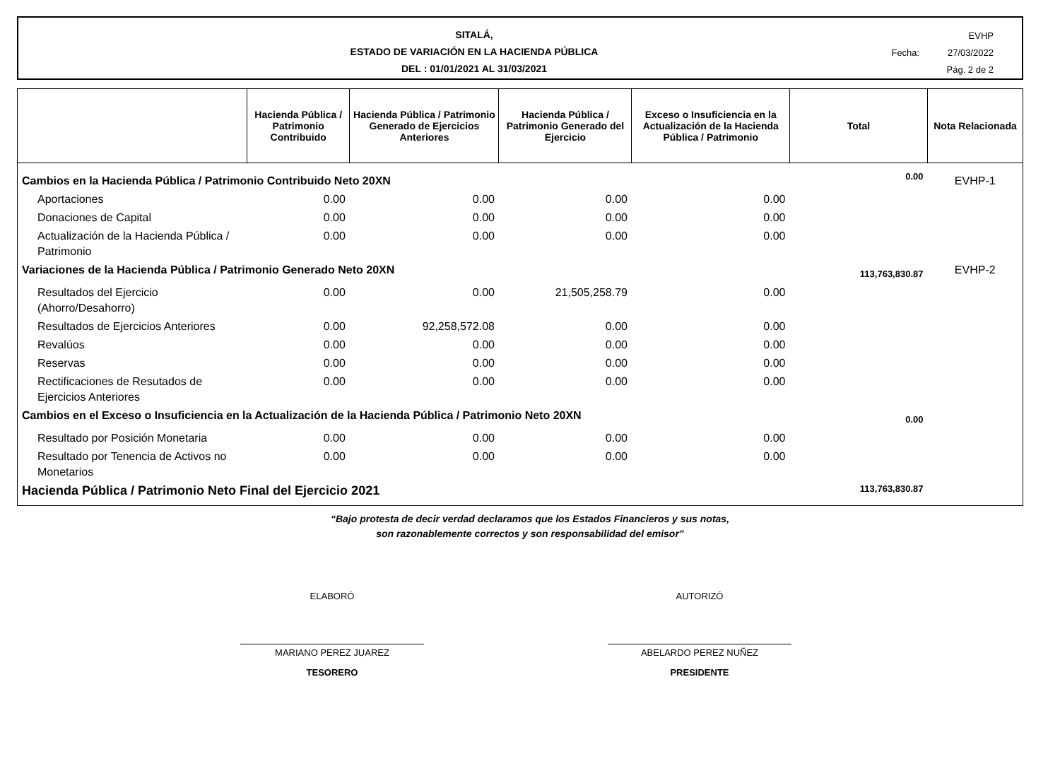SITALÁ,
ESTADO DE VARIACIÓN EN LA HACIENDA PÚBLICA
DEL : 01/01/2021 AL 31/03/2021
EVHP
Fecha: 27/03/2022
Pág. 2 de 2
| | Hacienda Pública / Patrimonio Contribuido | Hacienda Pública / Patrimonio Generado de Ejercicios Anteriores | Hacienda Pública / Patrimonio Generado del Ejercicio | Exceso o Insuficiencia en la Actualización de la Hacienda Pública / Patrimonio | Total | Nota Relacionada |
| --- | --- | --- | --- | --- | --- | --- |
| Cambios en la Hacienda Pública / Patrimonio Contribuido Neto 20XN | | | | | 0.00 | EVHP-1 |
| Aportaciones | 0.00 | 0.00 | 0.00 | 0.00 | | |
| Donaciones de Capital | 0.00 | 0.00 | 0.00 | 0.00 | | |
| Actualización de la Hacienda Pública / Patrimonio | 0.00 | 0.00 | 0.00 | 0.00 | | |
| Variaciones de la Hacienda Pública / Patrimonio Generado Neto 20XN | | | | | 113,763,830.87 | EVHP-2 |
| Resultados del Ejercicio (Ahorro/Desahorro) | 0.00 | 0.00 | 21,505,258.79 | 0.00 | | |
| Resultados de Ejercicios Anteriores | 0.00 | 92,258,572.08 | 0.00 | 0.00 | | |
| Revalúos | 0.00 | 0.00 | 0.00 | 0.00 | | |
| Reservas | 0.00 | 0.00 | 0.00 | 0.00 | | |
| Rectificaciones de Resutados de Ejercicios Anteriores | 0.00 | 0.00 | 0.00 | 0.00 | | |
| Cambios en el Exceso o Insuficiencia en la Actualización de la Hacienda Pública / Patrimonio Neto 20XN | | | | | 0.00 | |
| Resultado por Posición Monetaria | 0.00 | 0.00 | 0.00 | 0.00 | | |
| Resultado por Tenencia de Activos no Monetarios | 0.00 | 0.00 | 0.00 | 0.00 | | |
| Hacienda Pública / Patrimonio Neto Final del Ejercicio 2021 | | | | | 113,763,830.87 | |
“Bajo protesta de decir verdad declaramos que los Estados Financieros y sus notas,
son razonablemente correctos y son responsabilidad del emisor”
ELABORÓ
MARIANO PEREZ JUAREZ
TESORERO
AUTORIZÓ
ABELARDO PEREZ NUÑEZ
PRESIDENTE